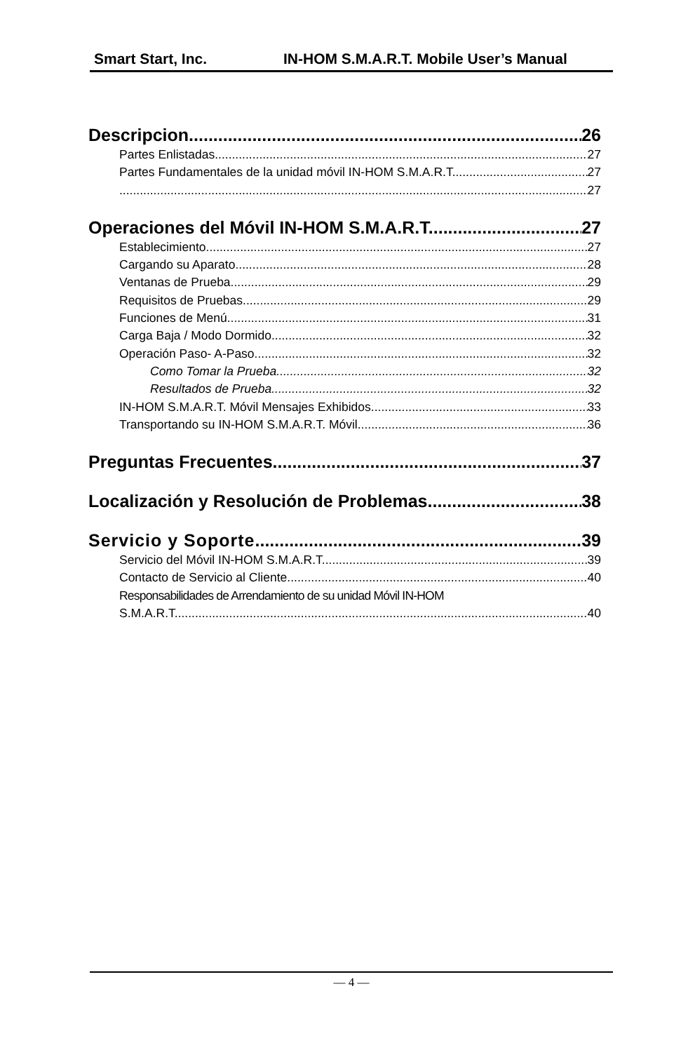Smart Start, Inc. IN-HOM S.M.A.R.T. Mobile User’s Manual
Descripcion 26
Partes Enlistadas 27
Partes Fundamentales de la unidad móvil IN-HOM S.M.A.R.T. 27
27
Operaciones del Móvil IN-HOM S.M.A.R.T. 27
Establecimiento 27
Cargando su Aparato 28
Ventanas de Prueba 29
Requisitos de Pruebas 29
Funciones de Menú 31
Carga Baja / Modo Dormido 32
Operación Paso- A-Paso 32
Como Tomar la Prueba 32
Resultados de Prueba 32
IN-HOM S.M.A.R.T. Móvil Mensajes Exhibidos 33
Transportando su IN-HOM S.M.A.R.T. Móvil 36
Preguntas Frecuentes 37
Localización y Resolución de Problemas 38
Servicio y Soporte 39
Servicio del Móvil IN-HOM S.M.A.R.T. 39
Contacto de Servicio al Cliente 40
Responsabilidades de Arrendamiento de su unidad Móvil IN-HOM
S.M.A.R.T. 40
— 4 —